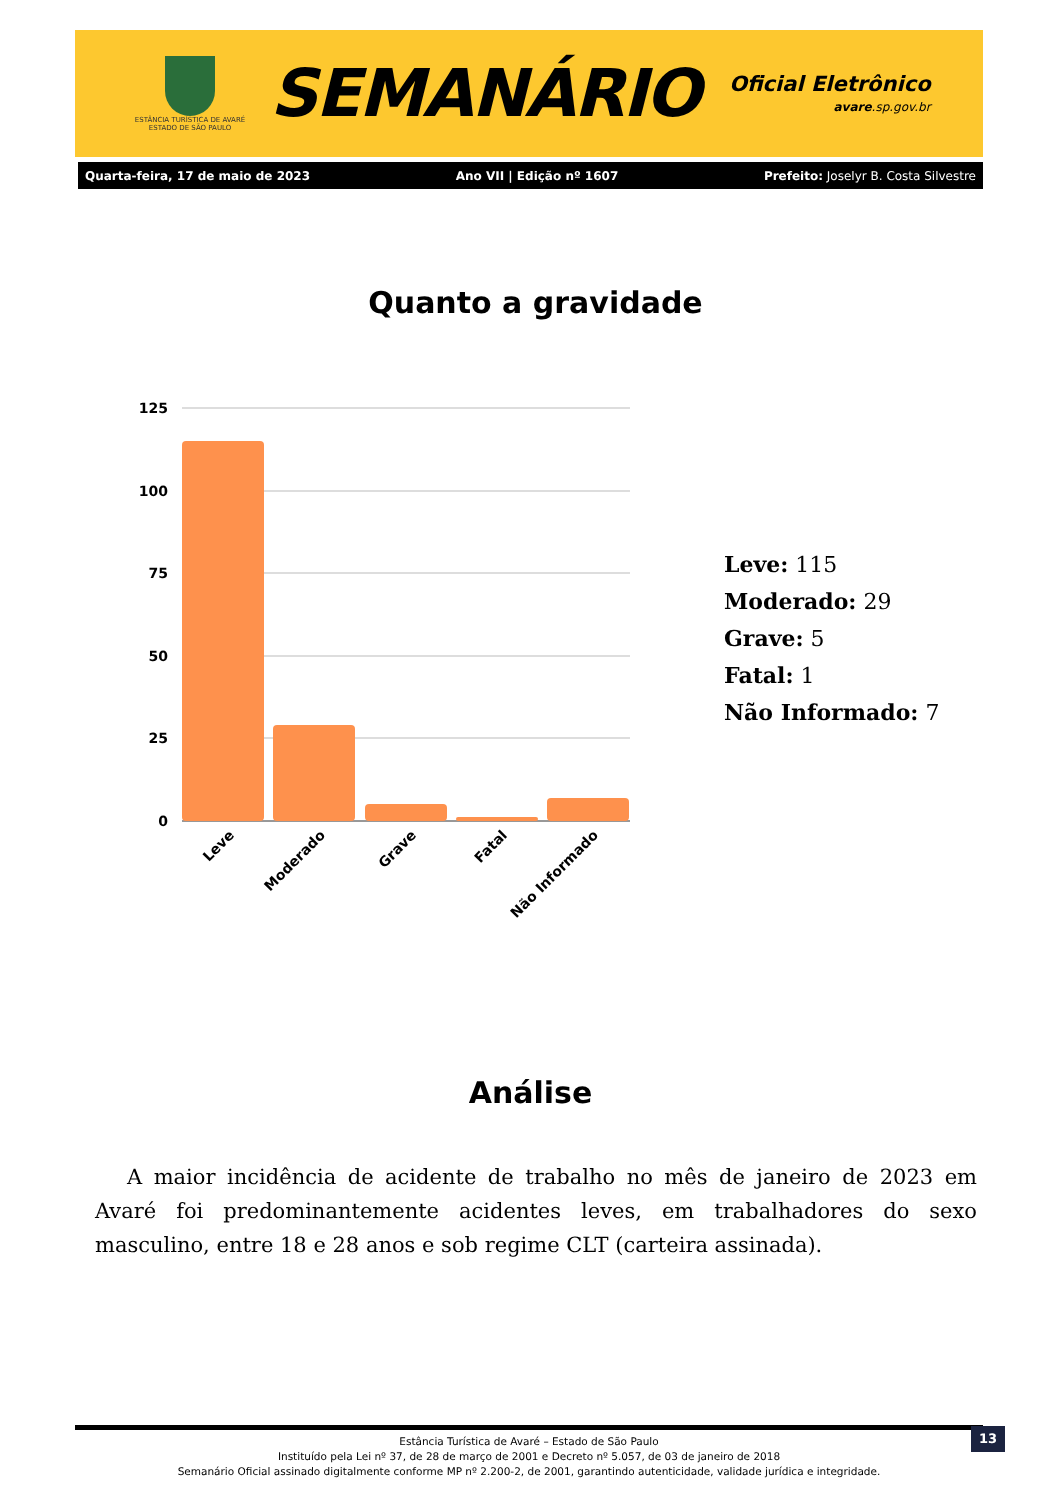ESTÂNCIA TURÍSTICA DE AVARÉ
ESTADO DE SÃO PAULO
SEMANÁRIO
Oficial Eletrônico
avare.sp.gov.br
Quarta-feira, 17 de maio de 2023 Ano VII | Edição nº 1607 Prefeito: Joselyr B. Costa Silvestre
Quanto a gravidade
125
100
75
50
25
0
Leve
Moderado
Grave
Fatal
Não Informado
Leve: 115
Moderado: 29
Grave: 5
Fatal: 1
Não Informado: 7
Análise
A maior incidência de acidente de trabalho no mês de janeiro de 2023 em Avaré foi predominantemente acidentes leves, em trabalhadores do sexo masculino, entre 18 e 28 anos e sob regime CLT (carteira assinada).
Estância Turística de Avaré – Estado de São Paulo
Instituído pela Lei nº 37, de 28 de março de 2001 e Decreto nº 5.057, de 03 de janeiro de 2018
Semanário Oficial assinado digitalmente conforme MP nº 2.200-2, de 2001, garantindo autenticidade, validade jurídica e integridade.
13